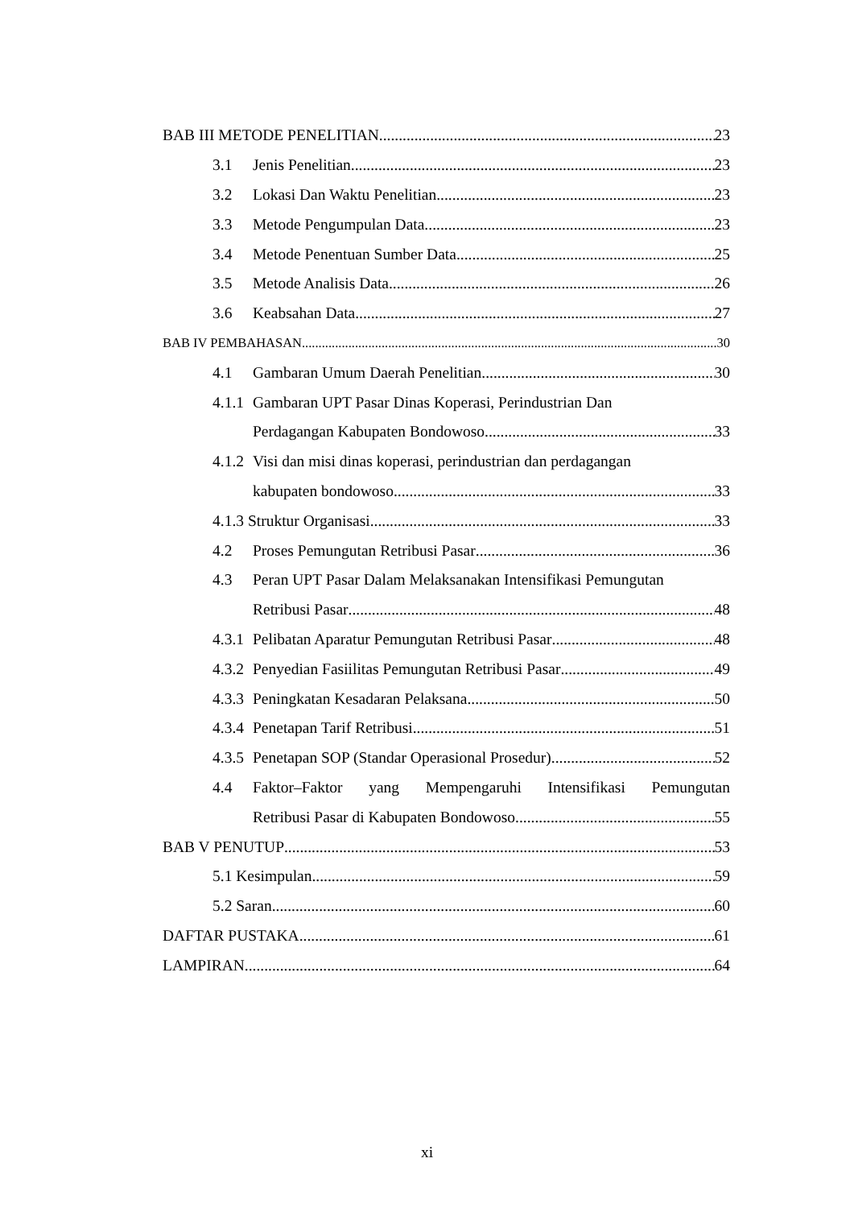BAB III METODE PENELITIAN 23
3.1 Jenis Penelitian 23
3.2 Lokasi Dan Waktu Penelitian 23
3.3 Metode Pengumpulan Data. 23
3.4 Metode Penentuan Sumber Data 25
3.5 Metode Analisis Data 26
3.6 Keabsahan Data 27
BAB IV PEMBAHASAN 30
4.1 Gambaran Umum Daerah Penelitian 30
4.1.1 Gambaran UPT Pasar Dinas Koperasi, Perindustrian Dan
Perdagangan Kabupaten Bondowoso 33
4.1.2 Visi dan misi dinas koperasi, perindustrian dan perdagangan
kabupaten bondowoso 33
4.1.3 Struktur Organisasi 33
4.2 Proses Pemungutan Retribusi Pasar 36
4.3 Peran UPT Pasar Dalam Melaksanakan Intensifikasi Pemungutan
Retribusi Pasar 48
4.3.1 Pelibatan Aparatur Pemungutan Retribusi Pasar 48
4.3.2 Penyedian Fasiilitas Pemungutan Retribusi Pasar 49
4.3.3 Peningkatan Kesadaran Pelaksana 50
4.3.4 Penetapan Tarif Retribusi 51
4.3.5 Penetapan SOP (Standar Operasional Prosedur) 52
4.4 Faktor–Faktor yang Mempengaruhi Intensifikasi Pemungutan
Retribusi Pasar di Kabupaten Bondowoso 55
BAB V PENUTUP 53
5.1 Kesimpulan 59
5.2 Saran 60
DAFTAR PUSTAKA 61
LAMPIRAN 64
xi